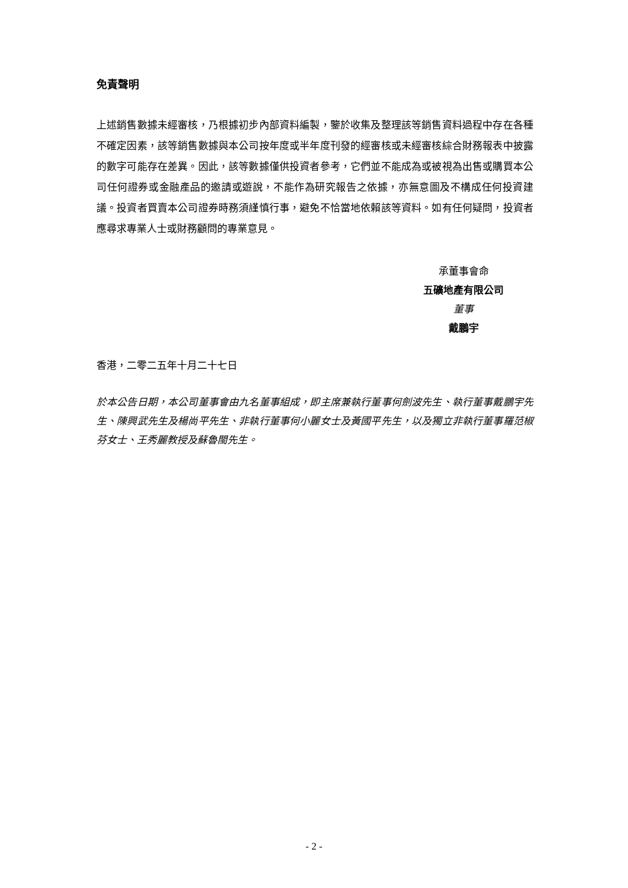免責聲明
上述銷售數據未經審核，乃根據初步內部資料編製，鑒於收集及整理該等銷售資料過程中存在各種不確定因素，該等銷售數據與本公司按年度或半年度刊發的經審核或未經審核綜合財務報表中披露的數字可能存在差異。因此，該等數據僅供投資者參考，它們並不能成為或被視為出售或購買本公司任何證券或金融產品的邀請或遊說，不能作為研究報告之依據，亦無意圖及不構成任何投資建議。投資者買賣本公司證券時務須謹慎行事，避免不恰當地依賴該等資料。如有任何疑問，投資者應尋求專業人士或財務顧問的專業意見。
承董事會命
五礦地產有限公司
董事
戴鵬宇
香港，二零二五年十月二十七日
於本公告日期，本公司董事會由九名董事組成，即主席兼執行董事何劍波先生、執行董事戴鵬宇先生、陳興武先生及楊尚平先生、非執行董事何小麗女士及黃國平先生，以及獨立非執行董事羅范椒芬女士、王秀麗教授及蘇魯閩先生。
- 2 -